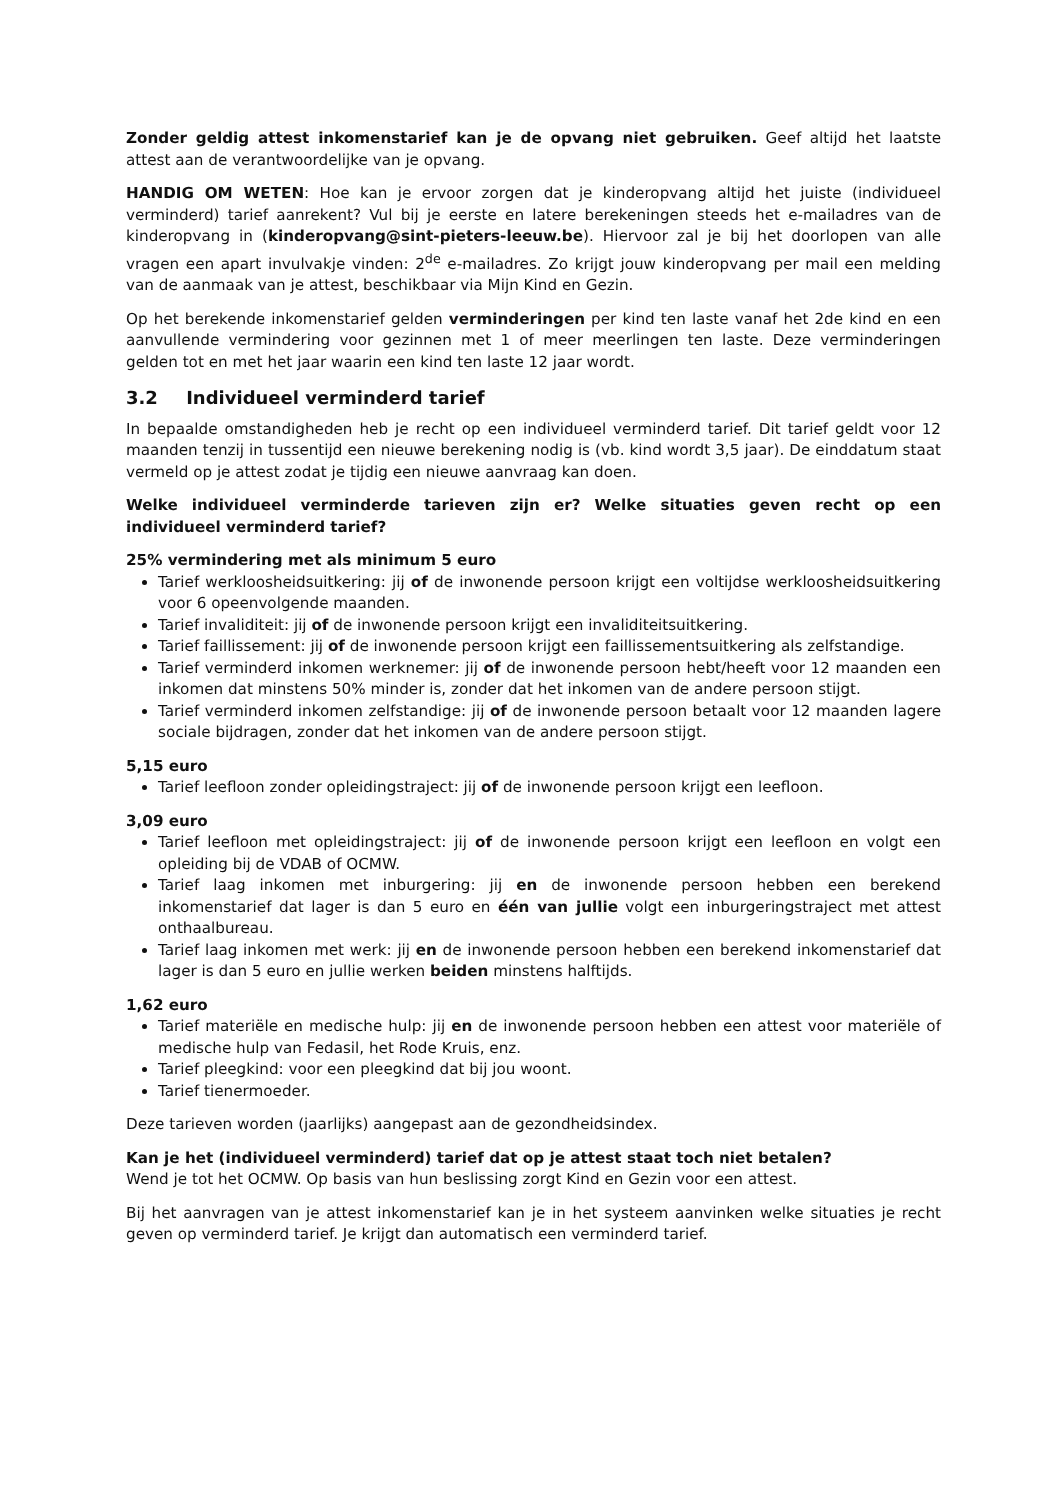Zonder geldig attest inkomenstarief kan je de opvang niet gebruiken. Geef altijd het laatste attest aan de verantwoordelijke van je opvang.
HANDIG OM WETEN: Hoe kan je ervoor zorgen dat je kinderopvang altijd het juiste (individueel verminderd) tarief aanrekent? Vul bij je eerste en latere berekeningen steeds het e-mailadres van de kinderopvang in (kinderopvang@sint-pieters-leeuw.be). Hiervoor zal je bij het doorlopen van alle vragen een apart invulvakje vinden: 2<sup>de</sup> e-mailadres. Zo krijgt jouw kinderopvang per mail een melding van de aanmaak van je attest, beschikbaar via Mijn Kind en Gezin.
Op het berekende inkomenstarief gelden verminderingen per kind ten laste vanaf het 2de kind en een aanvullende vermindering voor gezinnen met 1 of meer meerlingen ten laste. Deze verminderingen gelden tot en met het jaar waarin een kind ten laste 12 jaar wordt.
3.2 Individueel verminderd tarief
In bepaalde omstandigheden heb je recht op een individueel verminderd tarief. Dit tarief geldt voor 12 maanden tenzij in tussentijd een nieuwe berekening nodig is (vb. kind wordt 3,5 jaar). De einddatum staat vermeld op je attest zodat je tijdig een nieuwe aanvraag kan doen.
Welke individueel verminderde tarieven zijn er? Welke situaties geven recht op een individueel verminderd tarief?
25% vermindering met als minimum 5 euro
Tarief werkloosheidsuitkering: jij of de inwonende persoon krijgt een voltijdse werkloosheidsuitkering voor 6 opeenvolgende maanden.
Tarief invaliditeit: jij of de inwonende persoon krijgt een invaliditeitsuitkering.
Tarief faillissement: jij of de inwonende persoon krijgt een faillissementsuitkering als zelfstandige.
Tarief verminderd inkomen werknemer: jij of de inwonende persoon hebt/heeft voor 12 maanden een inkomen dat minstens 50% minder is, zonder dat het inkomen van de andere persoon stijgt.
Tarief verminderd inkomen zelfstandige: jij of de inwonende persoon betaalt voor 12 maanden lagere sociale bijdragen, zonder dat het inkomen van de andere persoon stijgt.
5,15 euro
Tarief leefloon zonder opleidingstraject: jij of de inwonende persoon krijgt een leefloon.
3,09 euro
Tarief leefloon met opleidingstraject: jij of de inwonende persoon krijgt een leefloon en volgt een opleiding bij de VDAB of OCMW.
Tarief laag inkomen met inburgering: jij en de inwonende persoon hebben een berekend inkomenstarief dat lager is dan 5 euro en één van jullie volgt een inburgeringstraject met attest onthaalbureau.
Tarief laag inkomen met werk: jij en de inwonende persoon hebben een berekend inkomenstarief dat lager is dan 5 euro en jullie werken beiden minstens halftijds.
1,62 euro
Tarief materiële en medische hulp: jij en de inwonende persoon hebben een attest voor materiële of medische hulp van Fedasil, het Rode Kruis, enz.
Tarief pleegkind: voor een pleegkind dat bij jou woont.
Tarief tienermoeder.
Deze tarieven worden (jaarlijks) aangepast aan de gezondheidsindex.
Kan je het (individueel verminderd) tarief dat op je attest staat toch niet betalen?
Wend je tot het OCMW. Op basis van hun beslissing zorgt Kind en Gezin voor een attest.
Bij het aanvragen van je attest inkomenstarief kan je in het systeem aanvinken welke situaties je recht geven op verminderd tarief. Je krijgt dan automatisch een verminderd tarief.